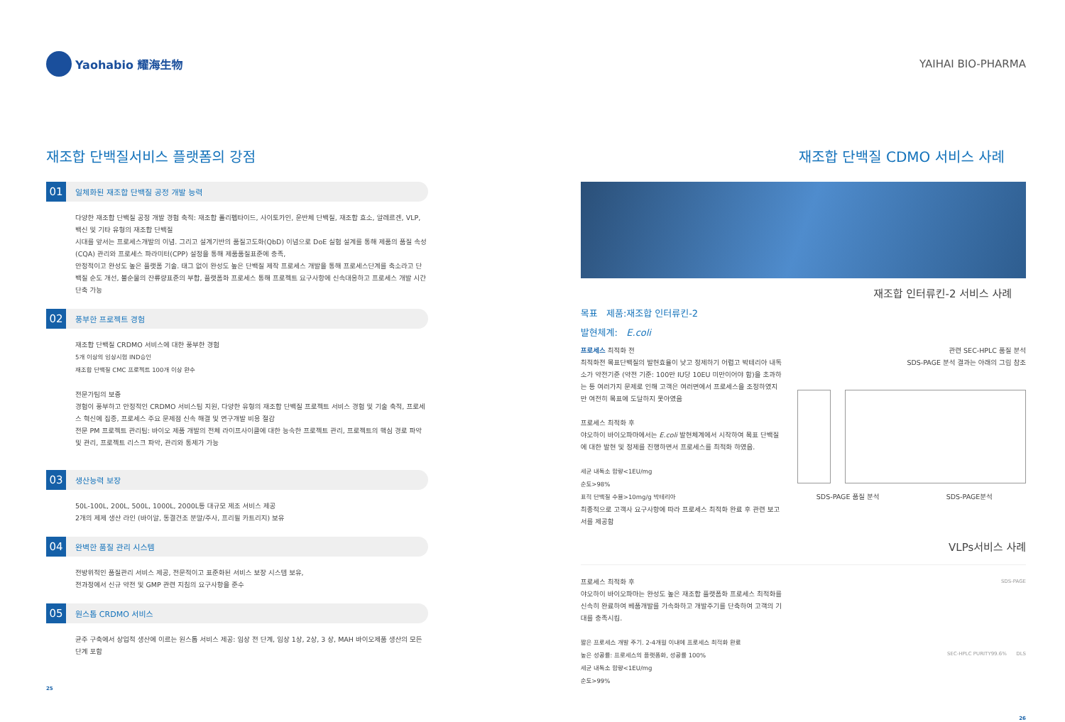Yaohabio 耀海生物
재조합 단백질서비스 플랫폼의 강점
01
일체화된 재조합 단백질 공정 개발 능력
다양한 재조합 단백질 공정 개발 경험 축적: 재조합 폴리펩타이드, 사이토카인, 운반체 단백질, 재조합 효소, 알레르겐, VLP, 백신 및 기타 유형의 재조합 단백질
시대를 앞서는 프로세스개발의 이념. 그리고 설계기반의 품질고도화(QbD) 이념으로 DoE 실험 설계를 통해 제품의 품질 속성(CQA) 관리와 프로세스 파라미터(CPP) 설정을 통해 제품품질표준에 충족,
안정적이고 완성도 높은 플랫폼 기술. 태그 없이 완성도 높은 단백질 제작 프로세스 개발을 통해 프로세스단계를 축소라고 단백질 순도 개선, 불순물의 잔류량표준의 부합, 플랫폼화 프로세스 통해 프로젝트 요구사항에 신속대응하고 프로세스 개발 시간 단축 가능
02
풍부한 프로젝트 경험
재조합 단백질 CRDMO 서비스에 대한 풍부한 경험
5개 이상의 임상시험 IND승인
재조합 단백질 CMC 프로젝트 100개 이상 완수
전문가팀의 보증
경험이 풍부하고 안정적인 CRDMO 서비스팀 지원, 다양한 유형의 재조합 단백질 프로젝트 서비스 경험 및 기술 축적, 프로세스 혁신에 집중, 프로세스 주요 문제점 신속 해결 및 연구개발 비용 절감
전문 PM 프로젝트 관리팀: 바이오 제품 개발의 전체 라이프사이클에 대한 능숙한 프로젝트 관리, 프로젝트의 핵심 경로 파악 및 관리, 프로젝트 리스크 파악, 관리와 통제가 가능
03
생산능력 보장
50L-100L, 200L, 500L, 1000L, 2000L등 대규모 제조 서비스 제공
2개의 제제 생산 라인 (바이알, 동결건조 분말/주사, 프리필 카트리지) 보유
04
완벽한 품질 관리 시스템
전방위적인 품질관리 서비스 제공, 전문적이고 표준화된 서비스 보장 시스템 보유,
전과정에서 신규 약전 및 GMP 관련 지침의 요구사항을 준수
05
원스톱 CRDMO 서비스
균주 구축에서 상업적 생산에 이르는 원스톱 서비스 제공: 임상 전 단계, 임상 1상, 2상, 3 상, MAH 바이오제품 생산의 모든 단계 포함
25
YAIHAI BIO-PHARMA
재조합 단백질 CDMO 서비스 사례
재조합 인터류킨-2 서비스 사례
목표 제품:재조합 인터류킨-2
발현체계: E.coli
프로세스 최적화 전
최적화전 목표단백질의 발현효율이 낮고 정제하기 어렵고 박테리아 내독소가 약전기준 (약전 기준: 100만 IU당 10EU 미만이어야 함)을 초과하는 등 여러가지 문제로 인해 고객은 여러면에서 프로세스을 조정하였지만 여전히 목표에 도달하지 못아였음
프로세스 최적화 후
야오하이 바이오파마에서는 E.coli 발현체계에서 시작하여 목표 단백질에 대한 발현 및 정제를 진행하면서 프로세스를 최적화 하였음.
세균 내독소 함량<1EU/mg
순도>98%
표적 단백질 수율>10mg/g 박테리아
최종적으로 고객사 요구사항에 따라 프로세스 최적화 완료 후 관련 보고서를 제공함
관련 SEC-HPLC 품질 분석
SDS-PAGE 분석 결과는 아래의 그림 참조
SDS-PAGE 품질 분석 SDS-PAGE분석
VLPs서비스 사례
프로세스 최적화 후
야오하이 바이오파마는 완성도 높은 재조합 플랫폼화 프로세스 최적화를 신속히 완료하여 베품개발를 가속화하고 개발주기를 단축하여 고객의 기대를 충족시킴.
짧은 프로세스 개발 주기. 2-4개월 이내에 프로세스 최적화 완료
높은 성공률: 프로세스의 플랫폼화, 성공률 100%
세균 내독소 함량<1EU/mg
순도>99%
SDS-PAGE
SEC-HPLC PURITY99.6% DLS
26